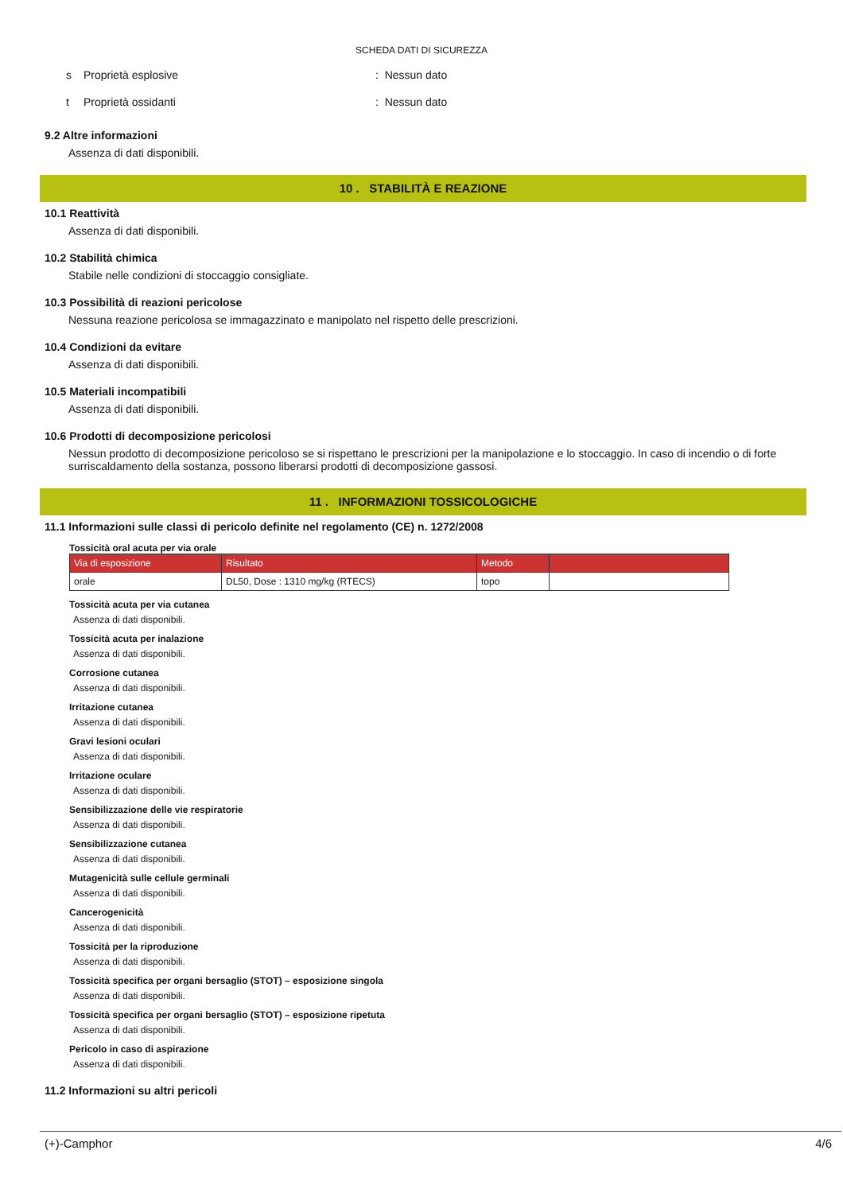SCHEDA DATI DI SICUREZZA
s Proprietà esplosive: Nessun dato
t Proprietà ossidanti: Nessun dato
9.2 Altre informazioni
Assenza di dati disponibili.
10 . STABILITÀ E REAZIONE
10.1 Reattività
Assenza di dati disponibili.
10.2 Stabilità chimica
Stabile nelle condizioni di stoccaggio consigliate.
10.3 Possibilità di reazioni pericolose
Nessuna reazione pericolosa se immagazzinato e manipolato nel rispetto delle prescrizioni.
10.4 Condizioni da evitare
Assenza di dati disponibili.
10.5 Materiali incompatibili
Assenza di dati disponibili.
10.6 Prodotti di decomposizione pericolosi
Nessun prodotto di decomposizione pericoloso se si rispettano le prescrizioni per la manipolazione e lo stoccaggio. In caso di incendio o di forte surriscaldamento della sostanza, possono liberarsi prodotti di decomposizione gassosi.
11 . INFORMAZIONI TOSSICOLOGICHE
11.1 Informazioni sulle classi di pericolo definite nel regolamento (CE) n. 1272/2008
Tossicità oral acuta per via orale
| Via di esposizione | Risultato | Metodo | |
| --- | --- | --- | --- |
| orale | DL50, Dose : 1310 mg/kg (RTECS) | topo | |
Tossicità acuta per via cutanea
Assenza di dati disponibili.
Tossicità acuta per inalazione
Assenza di dati disponibili.
Corrosione cutanea
Assenza di dati disponibili.
Irritazione cutanea
Assenza di dati disponibili.
Gravi lesioni oculari
Assenza di dati disponibili.
Irritazione oculare
Assenza di dati disponibili.
Sensibilizzazione delle vie respiratorie
Assenza di dati disponibili.
Sensibilizzazione cutanea
Assenza di dati disponibili.
Mutagenicità sulle cellule germinali
Assenza di dati disponibili.
Cancerogenicità
Assenza di dati disponibili.
Tossicità per la riproduzione
Assenza di dati disponibili.
Tossicità specifica per organi bersaglio (STOT) – esposizione singola
Assenza di dati disponibili.
Tossicità specifica per organi bersaglio (STOT) – esposizione ripetuta
Assenza di dati disponibili.
Pericolo in caso di aspirazione
Assenza di dati disponibili.
11.2 Informazioni su altri pericoli
(+)-Camphor 4/6